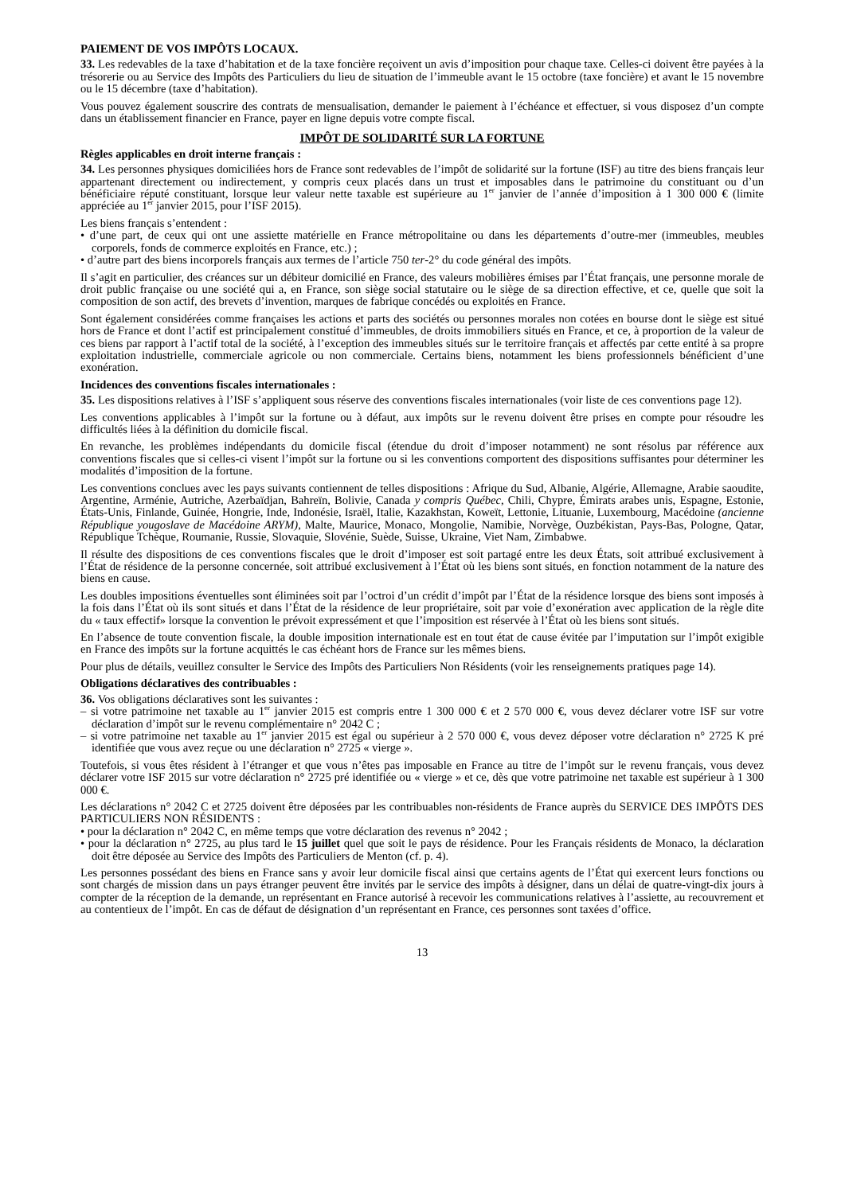PAIEMENT DE VOS IMPÔTS LOCAUX.
33. Les redevables de la taxe d’habitation et de la taxe foncière reçoivent un avis d’imposition pour chaque taxe. Celles-ci doivent être payées à la trésorerie ou au Service des Impôts des Particuliers du lieu de situation de l’immeuble avant le 15 octobre (taxe foncière) et avant le 15 novembre ou le 15 décembre (taxe d’habitation).
Vous pouvez également souscrire des contrats de mensualisation, demander le paiement à l’échéance et effectuer, si vous disposez d’un compte dans un établissement financier en France, payer en ligne depuis votre compte fiscal.
IMPÔT DE SOLIDARITÉ SUR LA FORTUNE
Règles applicables en droit interne français :
34. Les personnes physiques domiciliées hors de France sont redevables de l’impôt de solidarité sur la fortune (ISF) au titre des biens français leur appartenant directement ou indirectement, y compris ceux placés dans un trust et imposables dans le patrimoine du constituant ou d’un bénéficiaire réputé constituant, lorsque leur valeur nette taxable est supérieure au 1<sup>er</sup> janvier de l’année d’imposition à 1 300 000 € (limite appréciée au 1<sup>er</sup> janvier 2015, pour l’ISF 2015).
Les biens français s’entendent :
• d’une part, de ceux qui ont une assiette matérielle en France métropolitaine ou dans les départements d’outre-mer (immeubles, meubles corporels, fonds de commerce exploités en France, etc.) ;
• d’autre part des biens incorporels français aux termes de l’article 750 ter-2° du code général des impôts.
Il s’agit en particulier, des créances sur un débiteur domicilié en France, des valeurs mobilières émises par l’État français, une personne morale de droit public française ou une société qui a, en France, son siège social statutaire ou le siège de sa direction effective, et ce, quelle que soit la composition de son actif, des brevets d’invention, marques de fabrique concédés ou exploités en France.
Sont également considérées comme françaises les actions et parts des sociétés ou personnes morales non cotées en bourse dont le siège est situé hors de France et dont l’actif est principalement constitué d’immeubles, de droits immobiliers situés en France, et ce, à proportion de la valeur de ces biens par rapport à l’actif total de la société, à l’exception des immeubles situés sur le territoire français et affectés par cette entité à sa propre exploitation industrielle, commerciale agricole ou non commerciale. Certains biens, notamment les biens professionnels bénéficient d’une exonération.
Incidences des conventions fiscales internationales :
35. Les dispositions relatives à l’ISF s’appliquent sous réserve des conventions fiscales internationales (voir liste de ces conventions page 12).
Les conventions applicables à l’impôt sur la fortune ou à défaut, aux impôts sur le revenu doivent être prises en compte pour résoudre les difficultés liées à la définition du domicile fiscal.
En revanche, les problèmes indépendants du domicile fiscal (étendue du droit d’imposer notamment) ne sont résolus par référence aux conventions fiscales que si celles-ci visent l’impôt sur la fortune ou si les conventions comportent des dispositions suffisantes pour déterminer les modalités d’imposition de la fortune.
Les conventions conclues avec les pays suivants contiennent de telles dispositions : Afrique du Sud, Albanie, Algérie, Allemagne, Arabie saoudite, Argentine, Arménie, Autriche, Azerbaïdjan, Bahreïn, Bolivie, Canada y compris Québec, Chili, Chypre, Émirats arabes unis, Espagne, Estonie, États-Unis, Finlande, Guinée, Hongrie, Inde, Indonésie, Israël, Italie, Kazakhstan, Koweït, Lettonie, Lituanie, Luxembourg, Macédoine (ancienne République yougoslave de Macédoine ARYM), Malte, Maurice, Monaco, Mongolie, Namibie, Norvège, Ouzbékistan, Pays-Bas, Pologne, Qatar, République Tchèque, Roumanie, Russie, Slovaquie, Slovénie, Suède, Suisse, Ukraine, Viet Nam, Zimbabwe.
Il résulte des dispositions de ces conventions fiscales que le droit d’imposer est soit partagé entre les deux États, soit attribué exclusivement à l’État de résidence de la personne concernée, soit attribué exclusivement à l’État où les biens sont situés, en fonction notamment de la nature des biens en cause.
Les doubles impositions éventuelles sont éliminées soit par l’octroi d’un crédit d’impôt par l’État de la résidence lorsque des biens sont imposés à la fois dans l’État où ils sont situés et dans l’État de la résidence de leur propriétaire, soit par voie d’exonération avec application de la règle dite du « taux effectif» lorsque la convention le prévoit expressément et que l’imposition est réservée à l’État où les biens sont situés.
En l’absence de toute convention fiscale, la double imposition internationale est en tout état de cause évitée par l’imputation sur l’impôt exigible en France des impôts sur la fortune acquittés le cas échéant hors de France sur les mêmes biens.
Pour plus de détails, veuillez consulter le Service des Impôts des Particuliers Non Résidents (voir les renseignements pratiques page 14).
Obligations déclaratives des contribuables :
36. Vos obligations déclaratives sont les suivantes :
– si votre patrimoine net taxable au 1<sup>er</sup> janvier 2015 est compris entre 1 300 000 € et 2 570 000 €, vous devez déclarer votre ISF sur votre déclaration d’impôt sur le revenu complémentaire n° 2042 C ;
– si votre patrimoine net taxable au 1<sup>er</sup> janvier 2015 est égal ou supérieur à 2 570 000 €, vous devez déposer votre déclaration n° 2725 K pré identifiée que vous avez reçue ou une déclaration n° 2725 « vierge ».
Toutefois, si vous êtes résident à l’étranger et que vous n’êtes pas imposable en France au titre de l’impôt sur le revenu français, vous devez déclarer votre ISF 2015 sur votre déclaration n° 2725 pré identifiée ou « vierge » et ce, dès que votre patrimoine net taxable est supérieur à 1 300 000 €.
Les déclarations n° 2042 C et 2725 doivent être déposées par les contribuables non-résidents de France auprès du SERVICE DES IMPÔTS DES PARTICULIERS NON RÉSIDENTS :
• pour la déclaration n° 2042 C, en même temps que votre déclaration des revenus n° 2042 ;
• pour la déclaration n° 2725, au plus tard le 15 juillet quel que soit le pays de résidence. Pour les Français résidents de Monaco, la déclaration doit être déposée au Service des Impôts des Particuliers de Menton (cf. p. 4).
Les personnes possédant des biens en France sans y avoir leur domicile fiscal ainsi que certains agents de l’État qui exercent leurs fonctions ou sont chargés de mission dans un pays étranger peuvent être invités par le service des impôts à désigner, dans un délai de quatre-vingt-dix jours à compter de la réception de la demande, un représentant en France autorisé à recevoir les communications relatives à l’assiette, au recouvrement et au contentieux de l’impôt. En cas de défaut de désignation d’un représentant en France, ces personnes sont taxées d’office.
13